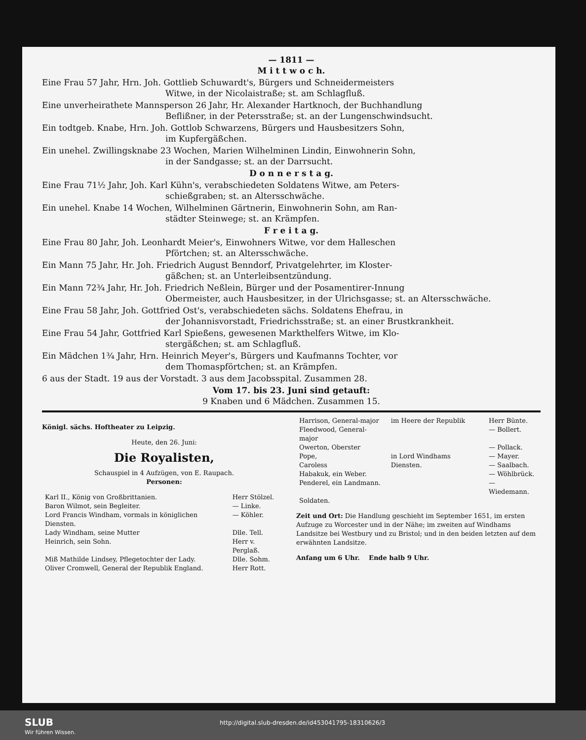— 1811 —
M i t t w o c h.
Eine Frau 57 Jahr, Hrn. Joh. Gottlieb Schuwardt's, Bürgers und Schneidermeisters
Witwe, in der Nicolaistraße; st. am Schlagfluß.
Eine unverheirathete Mannsperson 26 Jahr, Hr. Alexander Hartknoch, der Buchhandlung
Beflißner, in der Petersstraße; st. an der Lungenschwindsucht.
Ein todtgeb. Knabe, Hrn. Joh. Gottlob Schwarzens, Bürgers und Hausbesitzers Sohn,
im Kupfergäßchen.
Ein unehel. Zwillingsknabe 23 Wochen, Marien Wilhelminen Lindin, Einwohnerin Sohn,
in der Sandgasse; st. an der Darrsucht.
D o n n e r s t a g.
Eine Frau 71½ Jahr, Joh. Karl Kühn's, verabschiedeten Soldatens Witwe, am Peters-
schießgraben; st. an Altersschwäche.
Ein unehel. Knabe 14 Wochen, Wilhelminen Gärtnerin, Einwohnerin Sohn, am Ran-
städter Steinwege; st. an Krämpfen.
F r e i t a g.
Eine Frau 80 Jahr, Joh. Leonhardt Meier's, Einwohners Witwe, vor dem Halleschen
Pförtchen; st. an Altersschwäche.
Ein Mann 75 Jahr, Hr. Joh. Friedrich August Benndorf, Privatgelehrter, im Kloster-
gäßchen; st. an Unterleibsentzündung.
Ein Mann 72¾ Jahr, Hr. Joh. Friedrich Neßlein, Bürger und der Posamentirer-Innung
Obermeister, auch Hausbesitzer, in der Ulrichsgasse; st. an Altersschwäche.
Eine Frau 58 Jahr, Joh. Gottfried Ost's, verabschiedeten sächs. Soldatens Ehefrau, in
der Johannisvorstadt, Friedrichsstraße; st. an einer Brustkrankheit.
Eine Frau 54 Jahr, Gottfried Karl Spießens, gewesenen Markthelfers Witwe, im Klo-
stergäßchen; st. am Schlagfluß.
Ein Mädchen 1¾ Jahr, Hrn. Heinrich Meyer's, Bürgers und Kaufmanns Tochter, vor
dem Thomaspförtchen; st. an Krämpfen.
6 aus der Stadt. 19 aus der Vorstadt. 3 aus dem Jacobsspital. Zusammen 28.
Vom 17. bis 23. Juni sind getauft:
9 Knaben und 6 Mädchen. Zusammen 15.
Königl. sächs. Hoftheater zu Leipzig.
Heute, den 26. Juni:
Die Royalisten,
Schauspiel in 4 Aufzügen, von E. Raupach.
Personen:
| Karl II., König von Großbrittanien. | Herr Stölzel. |
| Baron Wilmot, sein Begleiter. | — Linke. |
| Lord Francis Windham, vormals in königlichen Diensten. | — Köhler. |
| Lady Windham, seine Mutter | Dlle. Tell. |
| Heinrich, sein Sohn. | Herr v. Perglaß. |
| Miß Mathilde Lindsey, Pflegetochter der Lady. | Dlle. Sohm. |
| Oliver Cromwell, General der Republik England. | Herr Rott. |
| Harrison, General-major | im Heere der Republik | Herr Bünte. |
| Fleedwood, General-major | | — Bollert. |
| Owerton, Oberster | | — Pollack. |
| Pope, | in Lord Windhams Diensten. | — Mayer. |
| Caroless | | — Saalbach. |
| Habakuk, ein Weber. | | — Wöhlbrück. |
| Penderel, ein Landmann. | | — Wiedemann. |
| Soldaten. | | |
Zeit und Ort: Die Handlung geschieht im September 1651, im ersten Aufzuge zu Worcester und in der Nähe; im zweiten auf Windhams Landsitze bei Westbury und zu Bristol; und in den beiden letzten auf dem erwähnten Landsitze.
Anfang um 6 Uhr. Ende halb 9 Uhr.
SLUB
Wir führen Wissen.
http://digital.slub-dresden.de/id453041795-18310626/3